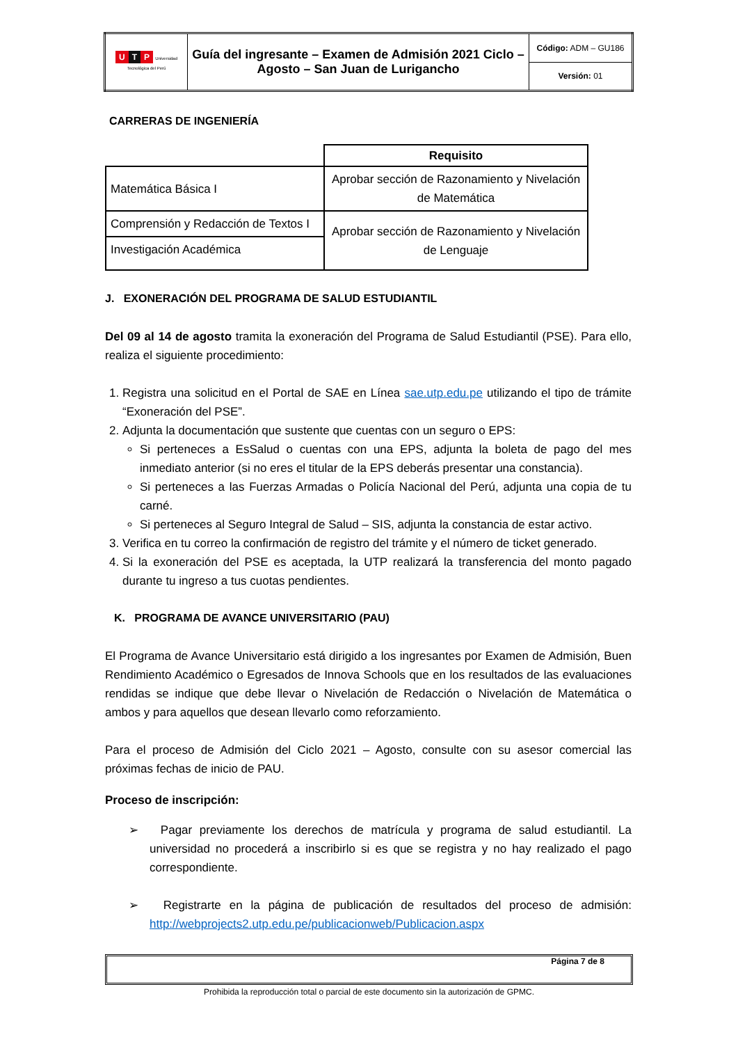| U T P Universidad Tecnológica del Perú | Guía del ingresante – Examen de Admisión 2021 Ciclo – Agosto – San Juan de Lurigancho | Código: ADM – GU186 |
| | | Versión: 01 |
CARRERAS DE INGENIERÍA
| | Requisito |
| Matemática Básica I | Aprobar sección de Razonamiento y Nivelación de Matemática |
| Comprensión y Redacción de Textos I | Aprobar sección de Razonamiento y Nivelación de Lenguaje |
| Investigación Académica | |
J. EXONERACIÓN DEL PROGRAMA DE SALUD ESTUDIANTIL
Del 09 al 14 de agosto tramita la exoneración del Programa de Salud Estudiantil (PSE). Para ello, realiza el siguiente procedimiento:
1. Registra una solicitud en el Portal de SAE en Línea sae.utp.edu.pe utilizando el tipo de trámite “Exoneración del PSE”.
2. Adjunta la documentación que sustente que cuentas con un seguro o EPS:
Si perteneces a EsSalud o cuentas con una EPS, adjunta la boleta de pago del mes inmediato anterior (si no eres el titular de la EPS deberás presentar una constancia).
Si perteneces a las Fuerzas Armadas o Policía Nacional del Perú, adjunta una copia de tu carné.
Si perteneces al Seguro Integral de Salud – SIS, adjunta la constancia de estar activo.
3. Verifica en tu correo la confirmación de registro del trámite y el número de ticket generado.
4. Si la exoneración del PSE es aceptada, la UTP realizará la transferencia del monto pagado durante tu ingreso a tus cuotas pendientes.
K. PROGRAMA DE AVANCE UNIVERSITARIO (PAU)
El Programa de Avance Universitario está dirigido a los ingresantes por Examen de Admisión, Buen Rendimiento Académico o Egresados de Innova Schools que en los resultados de las evaluaciones rendidas se indique que debe llevar o Nivelación de Redacción o Nivelación de Matemática o ambos y para aquellos que desean llevarlo como reforzamiento.
Para el proceso de Admisión del Ciclo 2021 – Agosto, consulte con su asesor comercial las próximas fechas de inicio de PAU.
Proceso de inscripción:
➢ Pagar previamente los derechos de matrícula y programa de salud estudiantil. La universidad no procederá a inscribirlo si es que se registra y no hay realizado el pago correspondiente.
➢ Registrarte en la página de publicación de resultados del proceso de admisión: http://webprojects2.utp.edu.pe/publicacionweb/Publicacion.aspx
Página 7 de 8
Prohibida la reproducción total o parcial de este documento sin la autorización de GPMC.